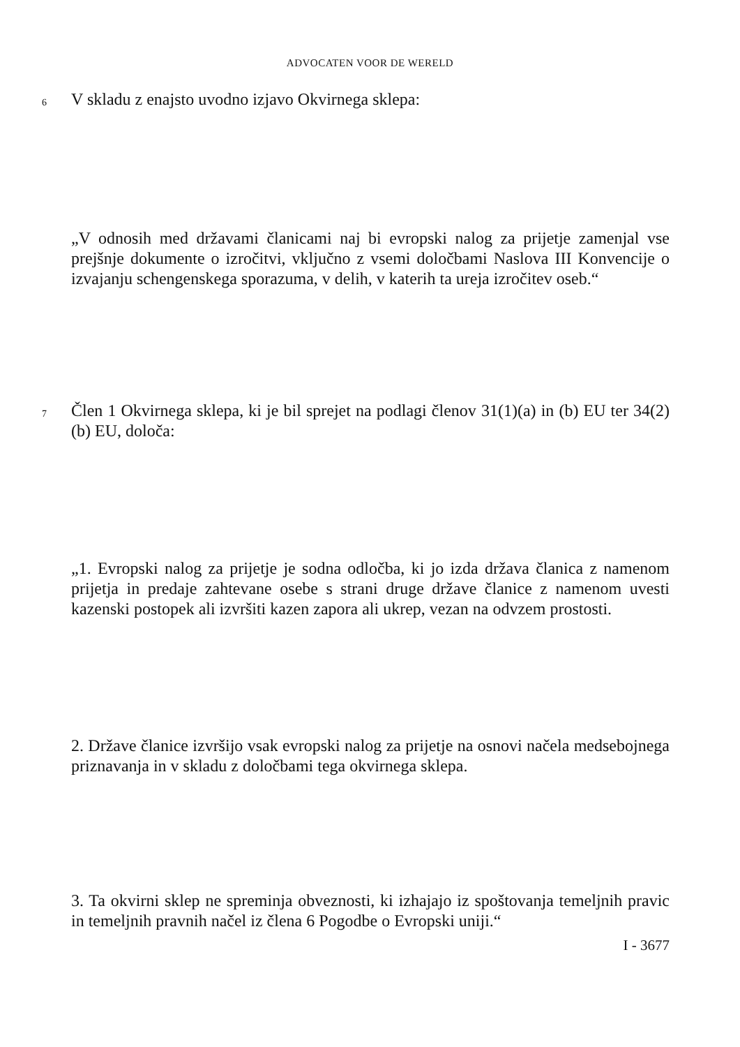ADVOCATEN VOOR DE WERELD
6
V skladu z enajsto uvodno izjavo Okvirnega sklepa:
„V odnosih med državami članicami naj bi evropski nalog za prijetje zamenjal vse prejšnje dokumente o izročitvi, vključno z vsemi določbami Naslova III Konvencije o izvajanju schengenskega sporazuma, v delih, v katerih ta ureja izročitev oseb.“
7
Člen 1 Okvirnega sklepa, ki je bil sprejet na podlagi členov 31(1)(a) in (b) EU ter 34(2)(b) EU, določa:
„1. Evropski nalog za prijetje je sodna odločba, ki jo izda država članica z namenom prijetja in predaje zahtevane osebe s strani druge države članice z namenom uvesti kazenski postopek ali izvršiti kazen zapora ali ukrep, vezan na odvzem prostosti.
2. Države članice izvršijo vsak evropski nalog za prijetje na osnovi načela medsebojnega priznavanja in v skladu z določbami tega okvirnega sklepa.
3. Ta okvirni sklep ne spreminja obveznosti, ki izhajajo iz spoštovanja temeljnih pravic in temeljnih pravnih načel iz člena 6 Pogodbe o Evropski uniji.“
I - 3677